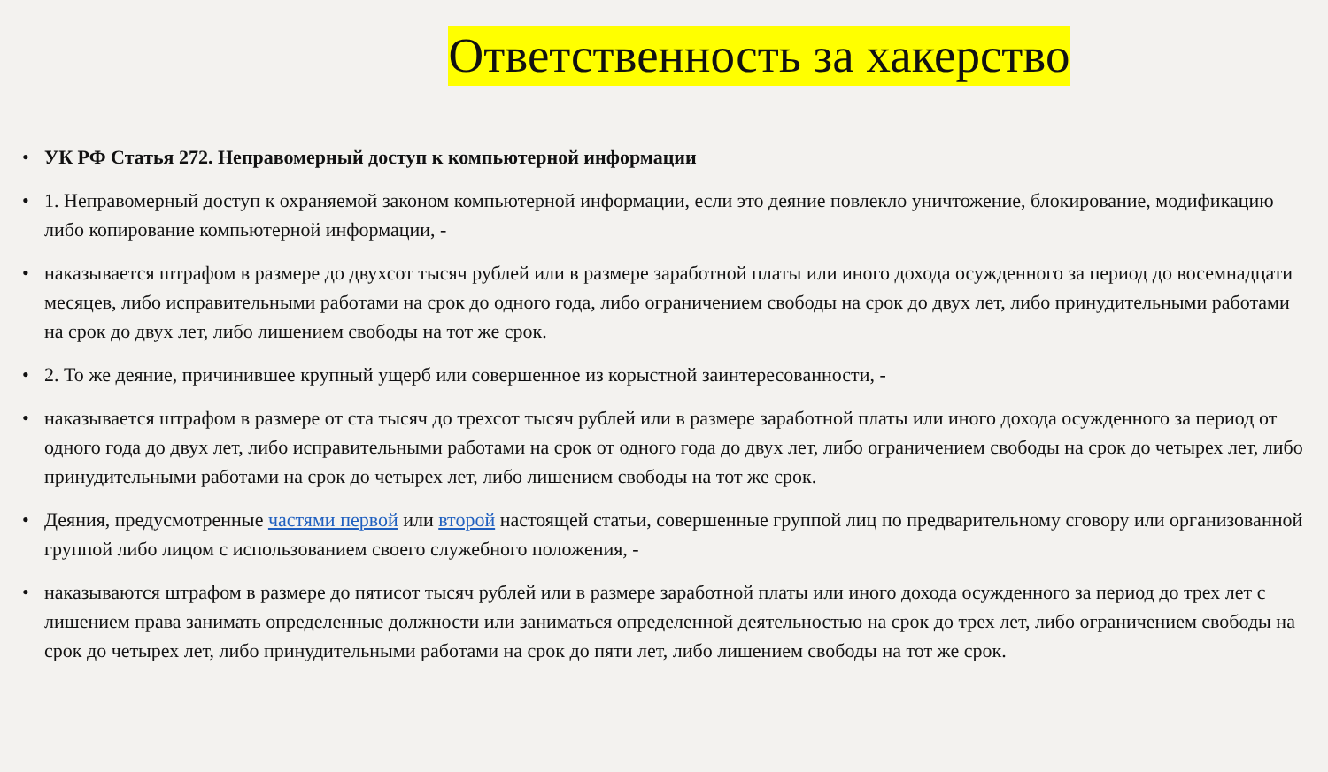Ответственность за хакерство
• УК РФ Статья 272. Неправомерный доступ к компьютерной информации
• 1. Неправомерный доступ к охраняемой законом компьютерной информации, если это деяние повлекло уничтожение, блокирование, модификацию либо копирование компьютерной информации, -
• наказывается штрафом в размере до двухсот тысяч рублей или в размере заработной платы или иного дохода осужденного за период до восемнадцати месяцев, либо исправительными работами на срок до одного года, либо ограничением свободы на срок до двух лет, либо принудительными работами на срок до двух лет, либо лишением свободы на тот же срок.
• 2. То же деяние, причинившее крупный ущерб или совершенное из корыстной заинтересованности, -
• наказывается штрафом в размере от ста тысяч до трехсот тысяч рублей или в размере заработной платы или иного дохода осужденного за период от одного года до двух лет, либо исправительными работами на срок от одного года до двух лет, либо ограничением свободы на срок до четырех лет, либо принудительными работами на срок до четырех лет, либо лишением свободы на тот же срок.
• Деяния, предусмотренные частями первой или второй настоящей статьи, совершенные группой лиц по предварительному сговору или организованной группой либо лицом с использованием своего служебного положения, -
• наказываются штрафом в размере до пятисот тысяч рублей или в размере заработной платы или иного дохода осужденного за период до трех лет с лишением права занимать определенные должности или заниматься определенной деятельностью на срок до трех лет, либо ограничением свободы на срок до четырех лет, либо принудительными работами на срок до пяти лет, либо лишением свободы на тот же срок.